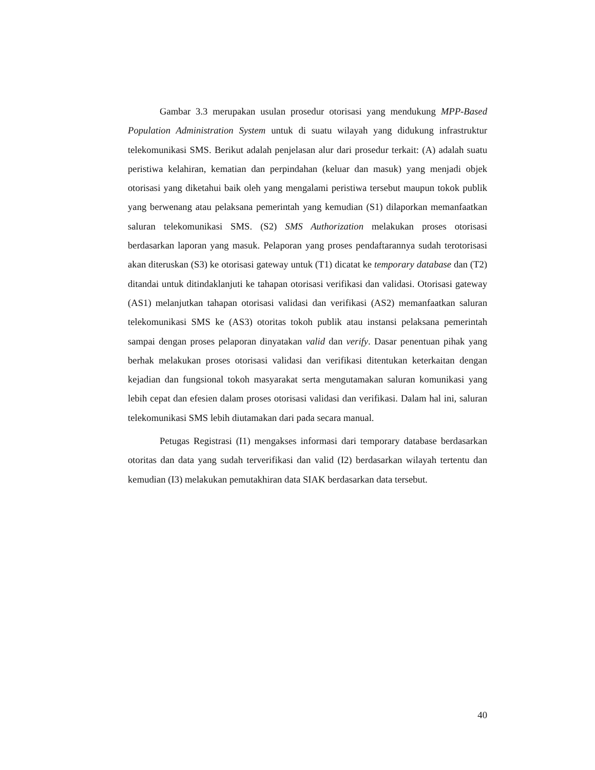Gambar 3.3 merupakan usulan prosedur otorisasi yang mendukung MPP-Based Population Administration System untuk di suatu wilayah yang didukung infrastruktur telekomunikasi SMS. Berikut adalah penjelasan alur dari prosedur terkait: (A) adalah suatu peristiwa kelahiran, kematian dan perpindahan (keluar dan masuk) yang menjadi objek otorisasi yang diketahui baik oleh yang mengalami peristiwa tersebut maupun tokok publik yang berwenang atau pelaksana pemerintah yang kemudian (S1) dilaporkan memanfaatkan saluran telekomunikasi SMS. (S2) SMS Authorization melakukan proses otorisasi berdasarkan laporan yang masuk. Pelaporan yang proses pendaftarannya sudah terotorisasi akan diteruskan (S3) ke otorisasi gateway untuk (T1) dicatat ke temporary database dan (T2) ditandai untuk ditindaklanjuti ke tahapan otorisasi verifikasi dan validasi. Otorisasi gateway (AS1) melanjutkan tahapan otorisasi validasi dan verifikasi (AS2) memanfaatkan saluran telekomunikasi SMS ke (AS3) otoritas tokoh publik atau instansi pelaksana pemerintah sampai dengan proses pelaporan dinyatakan valid dan verify. Dasar penentuan pihak yang berhak melakukan proses otorisasi validasi dan verifikasi ditentukan keterkaitan dengan kejadian dan fungsional tokoh masyarakat serta mengutamakan saluran komunikasi yang lebih cepat dan efesien dalam proses otorisasi validasi dan verifikasi. Dalam hal ini, saluran telekomunikasi SMS lebih diutamakan dari pada secara manual.
Petugas Registrasi (I1) mengakses informasi dari temporary database berdasarkan otoritas dan data yang sudah terverifikasi dan valid (I2) berdasarkan wilayah tertentu dan kemudian (I3) melakukan pemutakhiran data SIAK berdasarkan data tersebut.
40